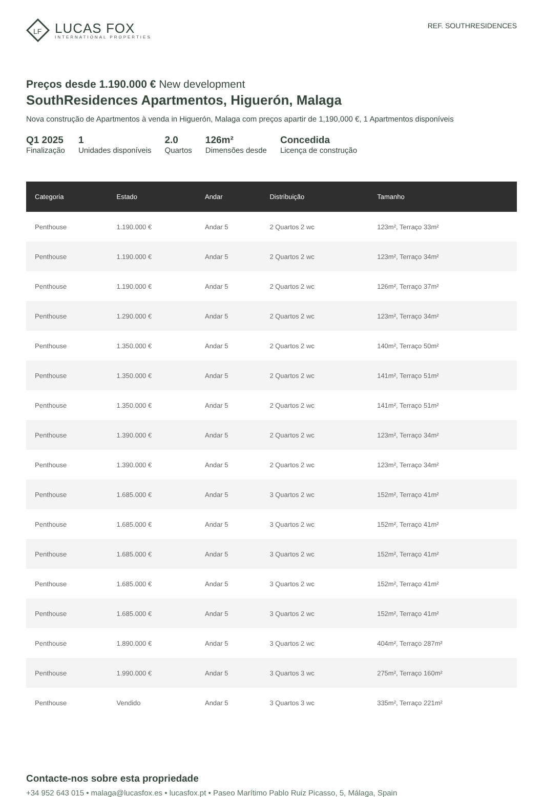LF
LUCAS FOX
INTERNATIONAL PROPERTIES
REF. SOUTHRESIDENCES
Preços desde 1.190.000 € New development
SouthResidences Apartmentos, Higuerón, Malaga
Nova construção de Apartmentos à venda in Higuerón, Malaga com preços apartir de 1,190,000 €, 1 Apartmentos disponíveis
Q1 2025
Finalização
1
Unidades disponíveis
2.0
Quartos
126m²
Dimensões desde
Concedida
Licença de construção
| Categoria | Estado | Andar | Distribuição | Tamanho |
| --- | --- | --- | --- | --- |
| Penthouse | 1.190.000 € | Andar 5 | 2 Quartos 2 wc | 123m², Terraço 33m² |
| Penthouse | 1.190.000 € | Andar 5 | 2 Quartos 2 wc | 123m², Terraço 34m² |
| Penthouse | 1.190.000 € | Andar 5 | 2 Quartos 2 wc | 126m², Terraço 37m² |
| Penthouse | 1.290.000 € | Andar 5 | 2 Quartos 2 wc | 123m², Terraço 34m² |
| Penthouse | 1.350.000 € | Andar 5 | 2 Quartos 2 wc | 140m², Terraço 50m² |
| Penthouse | 1.350.000 € | Andar 5 | 2 Quartos 2 wc | 141m², Terraço 51m² |
| Penthouse | 1.350.000 € | Andar 5 | 2 Quartos 2 wc | 141m², Terraço 51m² |
| Penthouse | 1.390.000 € | Andar 5 | 2 Quartos 2 wc | 123m², Terraço 34m² |
| Penthouse | 1.390.000 € | Andar 5 | 2 Quartos 2 wc | 123m², Terraço 34m² |
| Penthouse | 1.685.000 € | Andar 5 | 3 Quartos 2 wc | 152m², Terraço 41m² |
| Penthouse | 1.685.000 € | Andar 5 | 3 Quartos 2 wc | 152m², Terraço 41m² |
| Penthouse | 1.685.000 € | Andar 5 | 3 Quartos 2 wc | 152m², Terraço 41m² |
| Penthouse | 1.685.000 € | Andar 5 | 3 Quartos 2 wc | 152m², Terraço 41m² |
| Penthouse | 1.685.000 € | Andar 5 | 3 Quartos 2 wc | 152m², Terraço 41m² |
| Penthouse | 1.890.000 € | Andar 5 | 3 Quartos 2 wc | 404m², Terraço 287m² |
| Penthouse | 1.990.000 € | Andar 5 | 3 Quartos 3 wc | 275m², Terraço 160m² |
| Penthouse | Vendido | Andar 5 | 3 Quartos 3 wc | 335m², Terraço 221m² |
Contacte-nos sobre esta propriedade
+34 952 643 015 • malaga@lucasfox.es • lucasfox.pt • Paseo Marítimo Pablo Ruiz Picasso, 5, Málaga, Spain